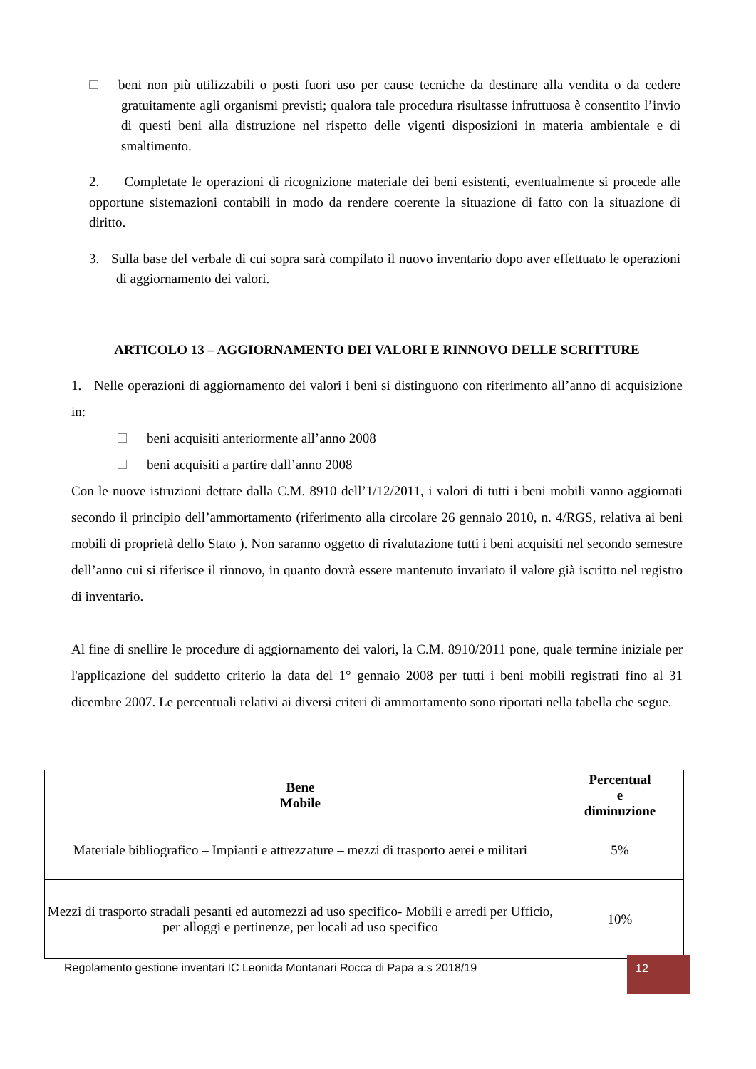beni non più utilizzabili o posti fuori uso per cause tecniche da destinare alla vendita o da cedere gratuitamente agli organismi previsti; qualora tale procedura risultasse infruttuosa è consentito l’invio di questi beni alla distruzione nel rispetto delle vigenti disposizioni in materia ambientale e di smaltimento.
2. Completate le operazioni di ricognizione materiale dei beni esistenti, eventualmente si procede alle opportune sistemazioni contabili in modo da rendere coerente la situazione di fatto con la situazione di diritto.
3. Sulla base del verbale di cui sopra sarà compilato il nuovo inventario dopo aver effettuato le operazioni di aggiornamento dei valori.
ARTICOLO 13 – AGGIORNAMENTO DEI VALORI E RINNOVO DELLE SCRITTURE
1. Nelle operazioni di aggiornamento dei valori i beni si distinguono con riferimento all’anno di acquisizione in:
beni acquisiti anteriormente all’anno 2008
beni acquisiti a partire dall’anno 2008
Con le nuove istruzioni dettate dalla C.M. 8910 dell’1/12/2011, i valori di tutti i beni mobili vanno aggiornati secondo il principio dell’ammortamento (riferimento alla circolare 26 gennaio 2010, n. 4/RGS, relativa ai beni mobili di proprietà dello Stato ). Non saranno oggetto di rivalutazione tutti i beni acquisiti nel secondo semestre dell’anno cui si riferisce il rinnovo, in quanto dovrà essere mantenuto invariato il valore già iscritto nel registro di inventario.
Al fine di snellire le procedure di aggiornamento dei valori, la C.M. 8910/2011 pone, quale termine iniziale per l'applicazione del suddetto criterio la data del 1° gennaio 2008 per tutti i beni mobili registrati fino al 31 dicembre 2007. Le percentuali relativi ai diversi criteri di ammortamento sono riportati nella tabella che segue.
| Bene Mobile | Percentual e diminuzione |
| --- | --- |
| Materiale bibliografico – Impianti e attrezzature – mezzi di trasporto aerei e militari | 5% |
| Mezzi di trasporto stradali pesanti ed automezzi ad uso specifico- Mobili e arredi per Ufficio, per alloggi e pertinenze, per locali ad uso specifico | 10% |
Regolamento gestione inventari IC Leonida Montanari Rocca di Papa a.s 2018/19 12